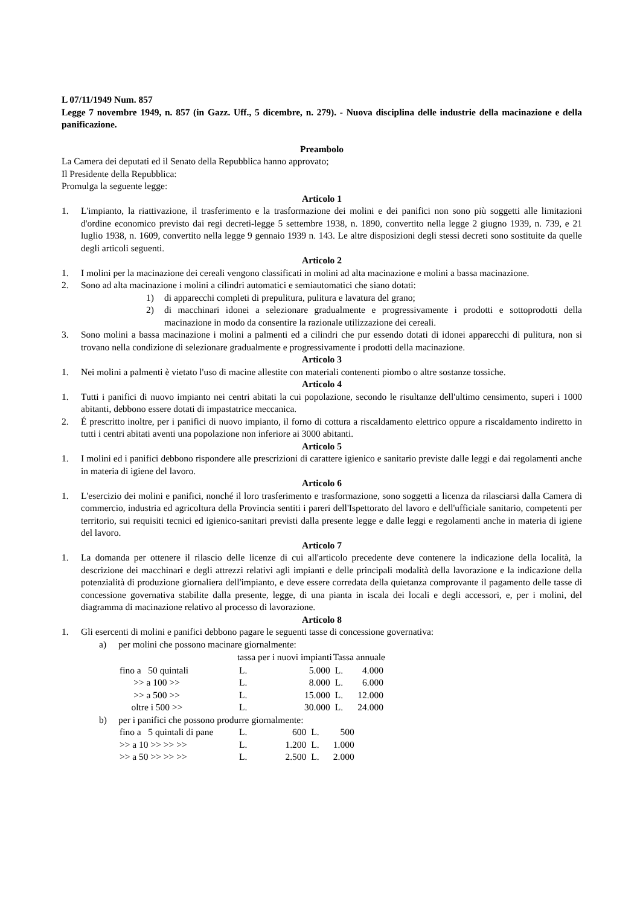L 07/11/1949 Num. 857
Legge 7 novembre 1949, n. 857 (in Gazz. Uff., 5 dicembre, n. 279). - Nuova disciplina delle industrie della macinazione e della panificazione.
Preambolo
La Camera dei deputati ed il Senato della Repubblica hanno approvato;
Il Presidente della Repubblica:
Promulga la seguente legge:
Articolo 1
1. L'impianto, la riattivazione, il trasferimento e la trasformazione dei molini e dei panifici non sono più soggetti alle limitazioni d'ordine economico previsto dai regi decreti-legge 5 settembre 1938, n. 1890, convertito nella legge 2 giugno 1939, n. 739, e 21 luglio 1938, n. 1609, convertito nella legge 9 gennaio 1939 n. 143. Le altre disposizioni degli stessi decreti sono sostituite da quelle degli articoli seguenti.
Articolo 2
1. I molini per la macinazione dei cereali vengono classificati in molini ad alta macinazione e molini a bassa macinazione.
2. Sono ad alta macinazione i molini a cilindri automatici e semiautomatici che siano dotati:
1) di apparecchi completi di prepulitura, pulitura e lavatura del grano;
2) di macchinari idonei a selezionare gradualmente e progressivamente i prodotti e sottoprodotti della macinazione in modo da consentire la razionale utilizzazione dei cereali.
3. Sono molini a bassa macinazione i molini a palmenti ed a cilindri che pur essendo dotati di idonei apparecchi di pulitura, non si trovano nella condizione di selezionare gradualmente e progressivamente i prodotti della macinazione.
Articolo 3
1. Nei molini a palmenti è vietato l'uso di macine allestite con materiali contenenti piombo o altre sostanze tossiche.
Articolo 4
1. Tutti i panifici di nuovo impianto nei centri abitati la cui popolazione, secondo le risultanze dell'ultimo censimento, superi i 1000 abitanti, debbono essere dotati di impastatrice meccanica.
2. É prescritto inoltre, per i panifici di nuovo impianto, il forno di cottura a riscaldamento elettrico oppure a riscaldamento indiretto in tutti i centri abitati aventi una popolazione non inferiore ai 3000 abitanti.
Articolo 5
1. I molini ed i panifici debbono rispondere alle prescrizioni di carattere igienico e sanitario previste dalle leggi e dai regolamenti anche in materia di igiene del lavoro.
Articolo 6
1. L'esercizio dei molini e panifici, nonché il loro trasferimento e trasformazione, sono soggetti a licenza da rilasciarsi dalla Camera di commercio, industria ed agricoltura della Provincia sentiti i pareri dell'Ispettorato del lavoro e dell'ufficiale sanitario, competenti per territorio, sui requisiti tecnici ed igienico-sanitari previsti dalla presente legge e dalle leggi e regolamenti anche in materia di igiene del lavoro.
Articolo 7
1. La domanda per ottenere il rilascio delle licenze di cui all'articolo precedente deve contenere la indicazione della località, la descrizione dei macchinari e degli attrezzi relativi agli impianti e delle principali modalità della lavorazione e la indicazione della potenzialità di produzione giornaliera dell'impianto, e deve essere corredata della quietanza comprovante il pagamento delle tasse di concessione governativa stabilite dalla presente, legge, di una pianta in iscala dei locali e degli accessori, e, per i molini, del diagramma di macinazione relativo al processo di lavorazione.
Articolo 8
1. Gli esercenti di molini e panifici debbono pagare le seguenti tasse di concessione governativa:
a) per molini che possono macinare giornalmente:
| | tassa per i nuovi impianti | | Tassa annuale | |
| --- | --- | --- | --- | --- |
| fino a 50 quintali | L. | 5.000 | L. | 4.000 |
| >> a 100 >> | L. | 8.000 | L. | 6.000 |
| >> a 500 >> | L. | 15.000 | L. | 12.000 |
| oltre i 500 >> | L. | 30.000 | L. | 24.000 |
b) per i panifici che possono produrre giornalmente:
| fino a 5 quintali di pane | L. | 600 | L. | 500 |
| >> a 10 >> >> >> | L. | 1.200 | L. | 1.000 |
| >> a 50 >> >> >> | L. | 2.500 | L. | 2.000 |